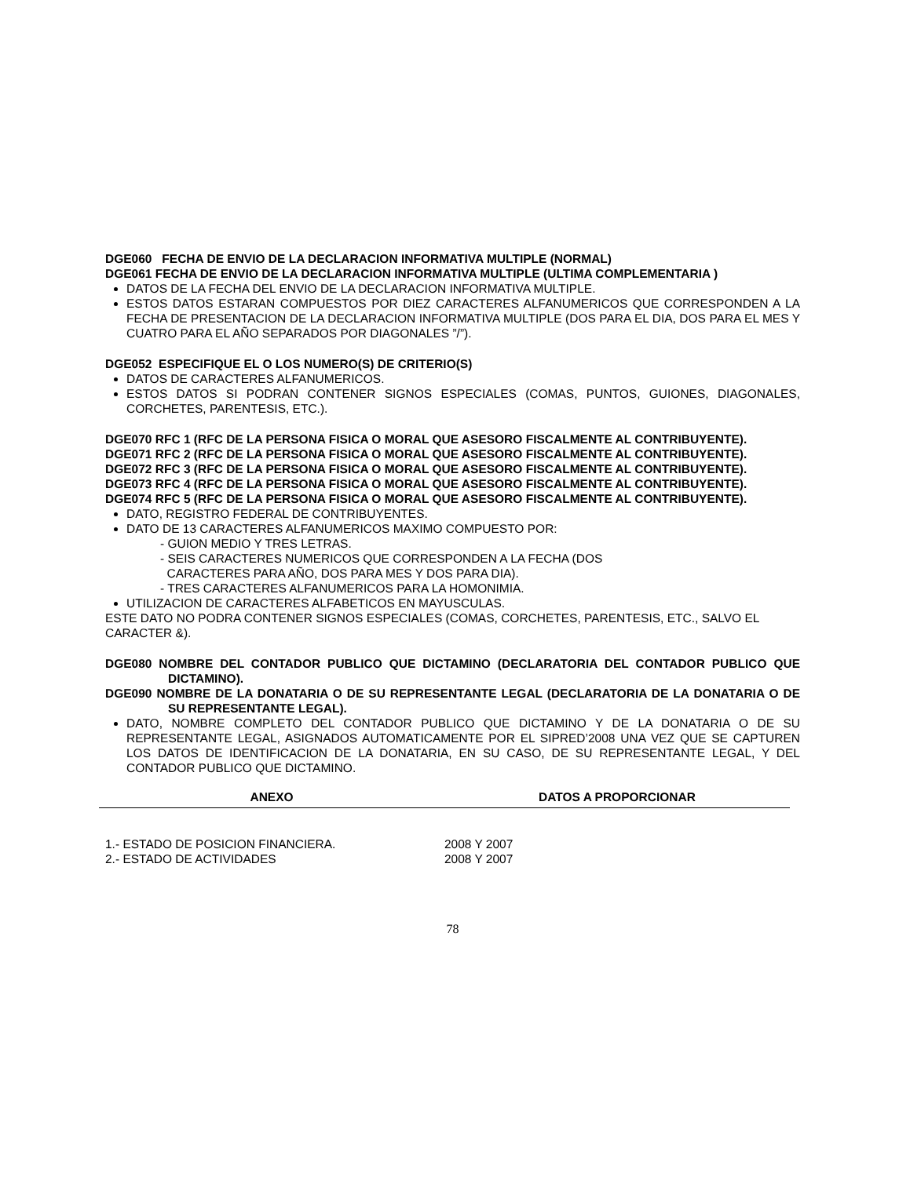DGE060 FECHA DE ENVIO DE LA DECLARACION INFORMATIVA MULTIPLE (NORMAL)
DGE061 FECHA DE ENVIO DE LA DECLARACION INFORMATIVA MULTIPLE (ULTIMA COMPLEMENTARIA )
DATOS DE LA FECHA DEL ENVIO DE LA DECLARACION INFORMATIVA MULTIPLE.
ESTOS DATOS ESTARAN COMPUESTOS POR DIEZ CARACTERES ALFANUMERICOS QUE CORRESPONDEN A LA FECHA DE PRESENTACION DE LA DECLARACION INFORMATIVA MULTIPLE (DOS PARA EL DIA, DOS PARA EL MES Y CUATRO PARA EL AÑO SEPARADOS POR DIAGONALES ”/”).
DGE052 ESPECIFIQUE EL O LOS NUMERO(S) DE CRITERIO(S)
DATOS DE CARACTERES ALFANUMERICOS.
ESTOS DATOS SI PODRAN CONTENER SIGNOS ESPECIALES (COMAS, PUNTOS, GUIONES, DIAGONALES, CORCHETES, PARENTESIS, ETC.).
DGE070 RFC 1 (RFC DE LA PERSONA FISICA O MORAL QUE ASESORO FISCALMENTE AL CONTRIBUYENTE).
DGE071 RFC 2 (RFC DE LA PERSONA FISICA O MORAL QUE ASESORO FISCALMENTE AL CONTRIBUYENTE).
DGE072 RFC 3 (RFC DE LA PERSONA FISICA O MORAL QUE ASESORO FISCALMENTE AL CONTRIBUYENTE).
DGE073 RFC 4 (RFC DE LA PERSONA FISICA O MORAL QUE ASESORO FISCALMENTE AL CONTRIBUYENTE).
DGE074 RFC 5 (RFC DE LA PERSONA FISICA O MORAL QUE ASESORO FISCALMENTE AL CONTRIBUYENTE).
DATO, REGISTRO FEDERAL DE CONTRIBUYENTES.
DATO DE 13 CARACTERES ALFANUMERICOS MAXIMO COMPUESTO POR:
- GUION MEDIO Y TRES LETRAS.
- SEIS CARACTERES NUMERICOS QUE CORRESPONDEN A LA FECHA (DOS
CARACTERES PARA AÑO, DOS PARA MES Y DOS PARA DIA).
- TRES CARACTERES ALFANUMERICOS PARA LA HOMONIMIA.
UTILIZACION DE CARACTERES ALFABETICOS EN MAYUSCULAS.
ESTE DATO NO PODRA CONTENER SIGNOS ESPECIALES (COMAS, CORCHETES, PARENTESIS, ETC., SALVO EL CARACTER &).
DGE080 NOMBRE DEL CONTADOR PUBLICO QUE DICTAMINO (DECLARATORIA DEL CONTADOR PUBLICO QUE DICTAMINO).
DGE090 NOMBRE DE LA DONATARIA O DE SU REPRESENTANTE LEGAL (DECLARATORIA DE LA DONATARIA O DE SU REPRESENTANTE LEGAL).
DATO, NOMBRE COMPLETO DEL CONTADOR PUBLICO QUE DICTAMINO Y DE LA DONATARIA O DE SU REPRESENTANTE LEGAL, ASIGNADOS AUTOMATICAMENTE POR EL SIPRED’2008 UNA VEZ QUE SE CAPTUREN LOS DATOS DE IDENTIFICACION DE LA DONATARIA, EN SU CASO, DE SU REPRESENTANTE LEGAL, Y DEL CONTADOR PUBLICO QUE DICTAMINO.
| ANEXO | DATOS A PROPORCIONAR |
| --- | --- |
| 1.- ESTADO DE POSICION FINANCIERA. | 2008 Y 2007 |
| 2.- ESTADO DE ACTIVIDADES | 2008 Y 2007 |
78